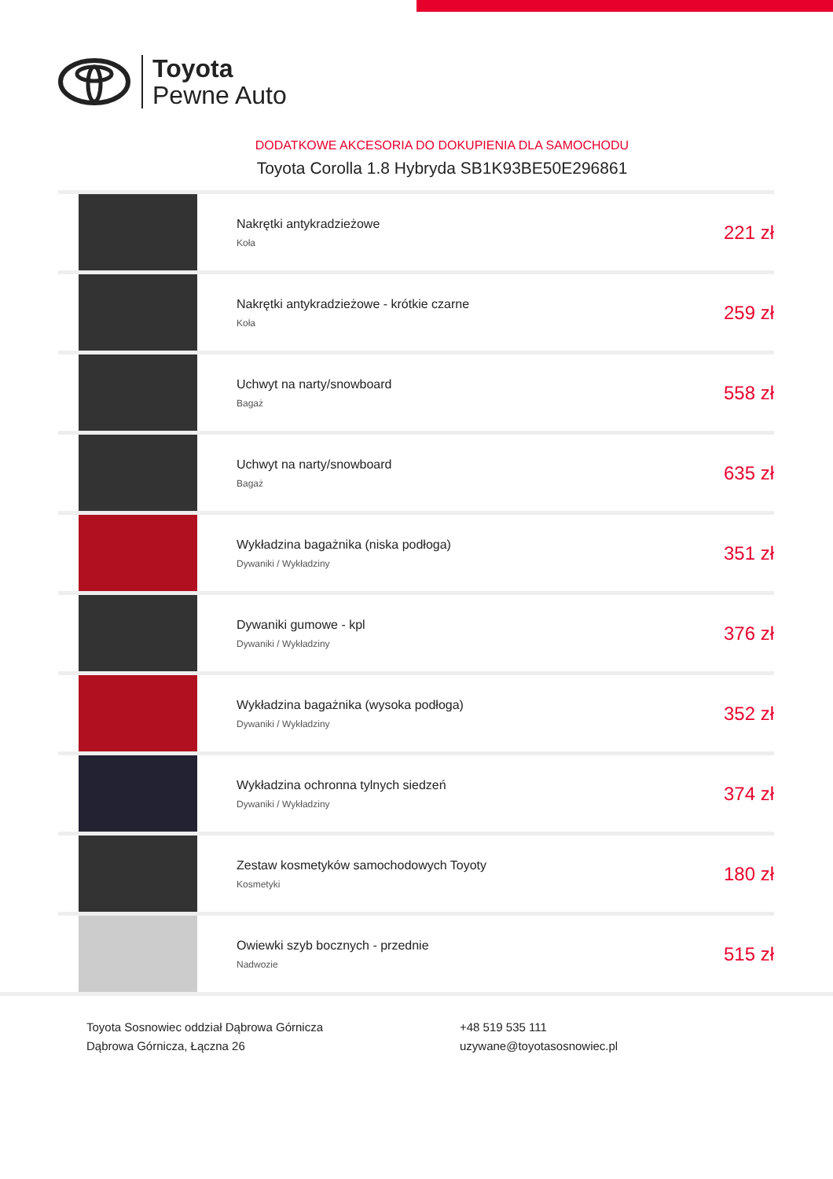Toyota
Pewne Auto
DODATKOWE AKCESORIA DO DOKUPIENIA DLA SAMOCHODU
Toyota Corolla 1.8 Hybryda SB1K93BE50E296861
| | Nakrętki antykradzieżowe Koła | 221 zł |
| | Nakrętki antykradzieżowe - krótkie czarne Koła | 259 zł |
| | Uchwyt na narty/snowboard Bagaż | 558 zł |
| | Uchwyt na narty/snowboard Bagaż | 635 zł |
| | Wykładzina bagażnika (niska podłoga) Dywaniki / Wykładziny | 351 zł |
| | Dywaniki gumowe - kpl Dywaniki / Wykładziny | 376 zł |
| | Wykładzina bagażnika (wysoka podłoga) Dywaniki / Wykładziny | 352 zł |
| | Wykładzina ochronna tylnych siedzeń Dywaniki / Wykładziny | 374 zł |
| | Zestaw kosmetyków samochodowych Toyoty Kosmetyki | 180 zł |
| | Owiewki szyb bocznych - przednie Nadwozie | 515 zł |
Toyota Sosnowiec oddział Dąbrowa Górnicza
Dąbrowa Górnicza, Łączna 26
+48 519 535 111
uzywane@toyotasosnowiec.pl